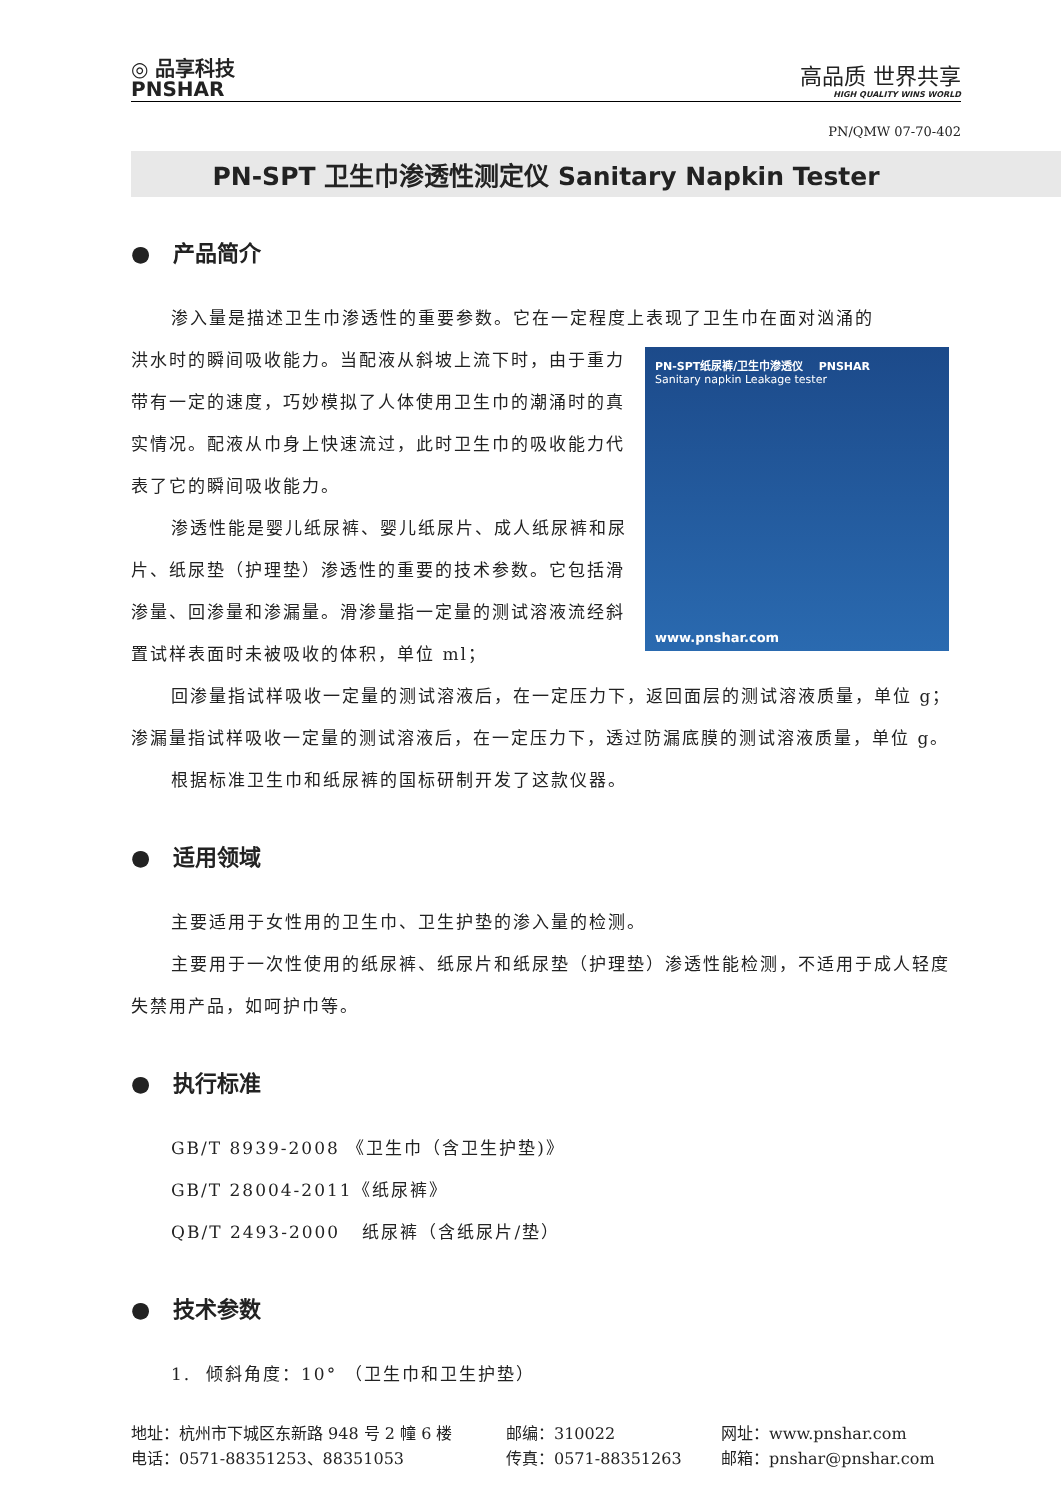◎ 品享科技
PNSHAR
高品质 世界共享
HIGH QUALITY WINS WORLD
PN/QMW 07-70-402
PN-SPT 卫生巾渗透性测定仪 Sanitary Napkin Tester
● 产品简介
渗入量是描述卫生巾渗透性的重要参数。它在一定程度上表现了卫生巾在面对汹涌的
PN-SPT纸尿裤/卫生巾渗透仪 PNSHAR
Sanitary napkin Leakage tester
www.pnshar.com
洪水时的瞬间吸收能力。当配液从斜坡上流下时，由于重力带有一定的速度，巧妙模拟了人体使用卫生巾的潮涌时的真实情况。配液从巾身上快速流过，此时卫生巾的吸收能力代表了它的瞬间吸收能力。
渗透性能是婴儿纸尿裤、婴儿纸尿片、成人纸尿裤和尿片、纸尿垫（护理垫）渗透性的重要的技术参数。它包括滑渗量、回渗量和渗漏量。滑渗量指一定量的测试溶液流经斜置试样表面时未被吸收的体积，单位 ml；
回渗量指试样吸收一定量的测试溶液后，在一定压力下，返回面层的测试溶液质量，单位 g；渗漏量指试样吸收一定量的测试溶液后，在一定压力下，透过防漏底膜的测试溶液质量，单位 g。
根据标准卫生巾和纸尿裤的国标研制开发了这款仪器。
● 适用领域
主要适用于女性用的卫生巾、卫生护垫的渗入量的检测。
主要用于一次性使用的纸尿裤、纸尿片和纸尿垫（护理垫）渗透性能检测，不适用于成人轻度失禁用产品，如呵护巾等。
● 执行标准
GB/T 8939-2008 《卫生巾（含卫生护垫)》
GB/T 28004-2011《纸尿裤》
QB/T 2493-2000 纸尿裤（含纸尿片/垫）
● 技术参数
1. 倾斜角度：10° （卫生巾和卫生护垫）
地址：杭州市下城区东新路 948 号 2 幢 6 楼 邮编：310022 网址：www.pnshar.com 电话：0571-88351253、88351053 传真：0571-88351263 邮箱：pnshar@pnshar.com